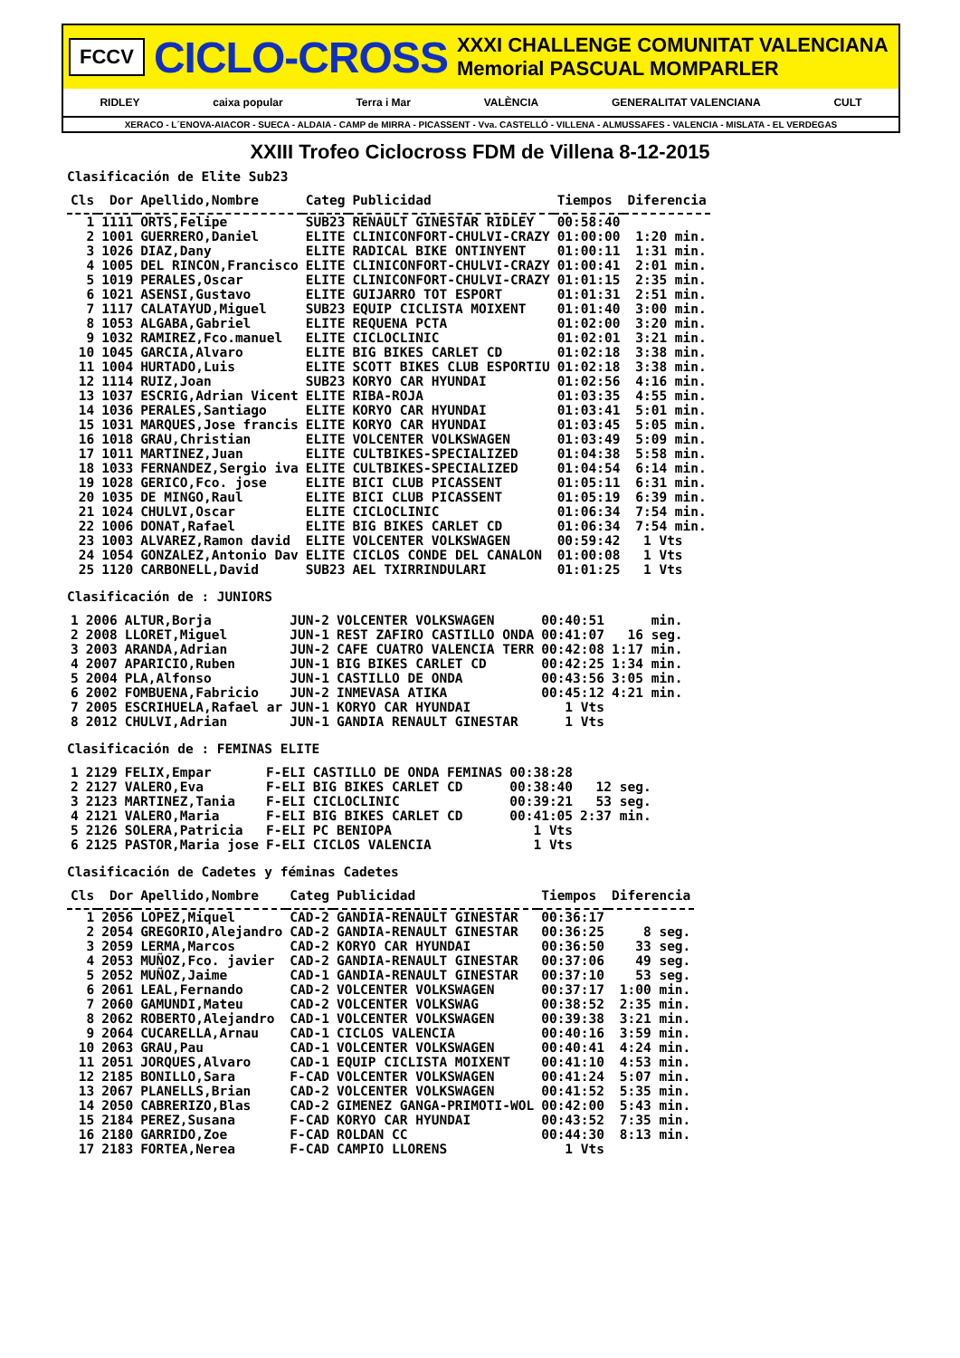FCCV
CICLO-CROSS
XXXI CHALLENGE COMUNITAT VALENCIANA
Memorial PASCUAL MOMPARLER
RIDLEY caixa popular Terra i Mar VALÈNCIA GENERALITAT VALENCIANA CULT
XERACO - L´ENOVA-AIACOR - SUECA - ALDAIA - CAMP de MIRRA - PICASSENT - Vva. CASTELLÓ - VILLENA - ALMUSSAFES - VALENCIA - MISLATA - EL VERDEGAS
XXIII Trofeo Ciclocross FDM de Villena 8-12-2015
Clasificación de Elite Sub23
| Cls | Dor | Apellido,Nombre | Categ | Publicidad | Tiempos | Diferencia |
| --- | --- | --- | --- | --- | --- | --- |
| 1 | 1111 | ORTS,Felipe | SUB23 | RENAULT GINESTAR RIDLEY | 00:58:40 | |
| 2 | 1001 | GUERRERO,Daniel | ELITE | CLINICONFORT-CHULVI-CRAZY | 01:00:00 | 1:20 min. |
| 3 | 1026 | DIAZ,Dany | ELITE | RADICAL BIKE ONTINYENT | 01:00:11 | 1:31 min. |
| 4 | 1005 | DEL RINCON,Francisco | ELITE | CLINICONFORT-CHULVI-CRAZY | 01:00:41 | 2:01 min. |
| 5 | 1019 | PERALES,Oscar | ELITE | CLINICONFORT-CHULVI-CRAZY | 01:01:15 | 2:35 min. |
| 6 | 1021 | ASENSI,Gustavo | ELITE | GUIJARRO TOT ESPORT | 01:01:31 | 2:51 min. |
| 7 | 1117 | CALATAYUD,Miguel | SUB23 | EQUIP CICLISTA MOIXENT | 01:01:40 | 3:00 min. |
| 8 | 1053 | ALGABA,Gabriel | ELITE | REQUENA PCTA | 01:02:00 | 3:20 min. |
| 9 | 1032 | RAMIREZ,Fco.manuel | ELITE | CICLOCLINIC | 01:02:01 | 3:21 min. |
| 10 | 1045 | GARCIA,Alvaro | ELITE | BIG BIKES CARLET CD | 01:02:18 | 3:38 min. |
| 11 | 1004 | HURTADO,Luis | ELITE | SCOTT BIKES CLUB ESPORTIU | 01:02:18 | 3:38 min. |
| 12 | 1114 | RUIZ,Joan | SUB23 | KORYO CAR HYUNDAI | 01:02:56 | 4:16 min. |
| 13 | 1037 | ESCRIG,Adrian Vicent | ELITE | RIBA-ROJA | 01:03:35 | 4:55 min. |
| 14 | 1036 | PERALES,Santiago | ELITE | KORYO CAR HYUNDAI | 01:03:41 | 5:01 min. |
| 15 | 1031 | MARQUES,Jose francis | ELITE | KORYO CAR HYUNDAI | 01:03:45 | 5:05 min. |
| 16 | 1018 | GRAU,Christian | ELITE | VOLCENTER VOLKSWAGEN | 01:03:49 | 5:09 min. |
| 17 | 1011 | MARTINEZ,Juan | ELITE | CULTBIKES-SPECIALIZED | 01:04:38 | 5:58 min. |
| 18 | 1033 | FERNANDEZ,Sergio iva | ELITE | CULTBIKES-SPECIALIZED | 01:04:54 | 6:14 min. |
| 19 | 1028 | GERICO,Fco. jose | ELITE | BICI CLUB PICASSENT | 01:05:11 | 6:31 min. |
| 20 | 1035 | DE MINGO,Raul | ELITE | BICI CLUB PICASSENT | 01:05:19 | 6:39 min. |
| 21 | 1024 | CHULVI,Oscar | ELITE | CICLOCLINIC | 01:06:34 | 7:54 min. |
| 22 | 1006 | DONAT,Rafael | ELITE | BIG BIKES CARLET CD | 01:06:34 | 7:54 min. |
| 23 | 1003 | ALVAREZ,Ramon david | ELITE | VOLCENTER VOLKSWAGEN | 00:59:42 | 1 Vts |
| 24 | 1054 | GONZALEZ,Antonio Dav | ELITE | CICLOS CONDE DEL CANALON | 01:00:08 | 1 Vts |
| 25 | 1120 | CARBONELL,David | SUB23 | AEL TXIRRINDULARI | 01:01:25 | 1 Vts |
Clasificación de : JUNIORS
| 1 | 2006 | ALTUR,Borja | JUN-2 | VOLCENTER VOLKSWAGEN | 00:40:51 | min. |
| 2 | 2008 | LLORET,Miguel | JUN-1 | REST ZAFIRO CASTILLO ONDA | 00:41:07 | 16 seg. |
| 3 | 2003 | ARANDA,Adrian | JUN-2 | CAFE CUATRO VALENCIA TERR | 00:42:08 | 1:17 min. |
| 4 | 2007 | APARICIO,Ruben | JUN-1 | BIG BIKES CARLET CD | 00:42:25 | 1:34 min. |
| 5 | 2004 | PLA,Alfonso | JUN-1 | CASTILLO DE ONDA | 00:43:56 | 3:05 min. |
| 6 | 2002 | FOMBUENA,Fabricio | JUN-2 | INMEVASA ATIKA | 00:45:12 | 4:21 min. |
| 7 | 2005 | ESCRIHUELA,Rafael ar | JUN-1 | KORYO CAR HYUNDAI | 1 Vts | |
| 8 | 2012 | CHULVI,Adrian | JUN-1 | GANDIA RENAULT GINESTAR | 1 Vts | |
Clasificación de : FEMINAS ELITE
| 1 | 2129 | FELIX,Empar | F-ELI | CASTILLO DE ONDA FEMINAS | 00:38:28 | |
| 2 | 2127 | VALERO,Eva | F-ELI | BIG BIKES CARLET CD | 00:38:40 | 12 seg. |
| 3 | 2123 | MARTINEZ,Tania | F-ELI | CICLOCLINIC | 00:39:21 | 53 seg. |
| 4 | 2121 | VALERO,Maria | F-ELI | BIG BIKES CARLET CD | 00:41:05 | 2:37 min. |
| 5 | 2126 | SOLERA,Patricia | F-ELI | PC BENIOPA | 1 Vts | |
| 6 | 2125 | PASTOR,Maria jose | F-ELI | CICLOS VALENCIA | 1 Vts | |
Clasificación de Cadetes y féminas Cadetes
| Cls | Dor | Apellido,Nombre | Categ | Publicidad | Tiempos | Diferencia |
| --- | --- | --- | --- | --- | --- | --- |
| 1 | 2056 | LOPEZ,Miquel | CAD-2 | GANDIA-RENAULT GINESTAR | 00:36:17 | |
| 2 | 2054 | GREGORIO,Alejandro | CAD-2 | GANDIA-RENAULT GINESTAR | 00:36:25 | 8 seg. |
| 3 | 2059 | LERMA,Marcos | CAD-2 | KORYO CAR HYUNDAI | 00:36:50 | 33 seg. |
| 4 | 2053 | MUÑOZ,Fco. javier | CAD-2 | GANDIA-RENAULT GINESTAR | 00:37:06 | 49 seg. |
| 5 | 2052 | MUÑOZ,Jaime | CAD-1 | GANDIA-RENAULT GINESTAR | 00:37:10 | 53 seg. |
| 6 | 2061 | LEAL,Fernando | CAD-2 | VOLCENTER VOLKSWAGEN | 00:37:17 | 1:00 min. |
| 7 | 2060 | GAMUNDI,Mateu | CAD-2 | VOLCENTER VOLKSWAG | 00:38:52 | 2:35 min. |
| 8 | 2062 | ROBERTO,Alejandro | CAD-1 | VOLCENTER VOLKSWAGEN | 00:39:38 | 3:21 min. |
| 9 | 2064 | CUCARELLA,Arnau | CAD-1 | CICLOS VALENCIA | 00:40:16 | 3:59 min. |
| 10 | 2063 | GRAU,Pau | CAD-1 | VOLCENTER VOLKSWAGEN | 00:40:41 | 4:24 min. |
| 11 | 2051 | JORQUES,Alvaro | CAD-1 | EQUIP CICLISTA MOIXENT | 00:41:10 | 4:53 min. |
| 12 | 2185 | BONILLO,Sara | F-CAD | VOLCENTER VOLKSWAGEN | 00:41:24 | 5:07 min. |
| 13 | 2067 | PLANELLS,Brian | CAD-2 | VOLCENTER VOLKSWAGEN | 00:41:52 | 5:35 min. |
| 14 | 2050 | CABRERIZO,Blas | CAD-2 | GIMENEZ GANGA-PRIMOTI-WOL | 00:42:00 | 5:43 min. |
| 15 | 2184 | PEREZ,Susana | F-CAD | KORYO CAR HYUNDAI | 00:43:52 | 7:35 min. |
| 16 | 2180 | GARRIDO,Zoe | F-CAD | ROLDAN CC | 00:44:30 | 8:13 min. |
| 17 | 2183 | FORTEA,Nerea | F-CAD | CAMPIO LLORENS | 1 Vts | |